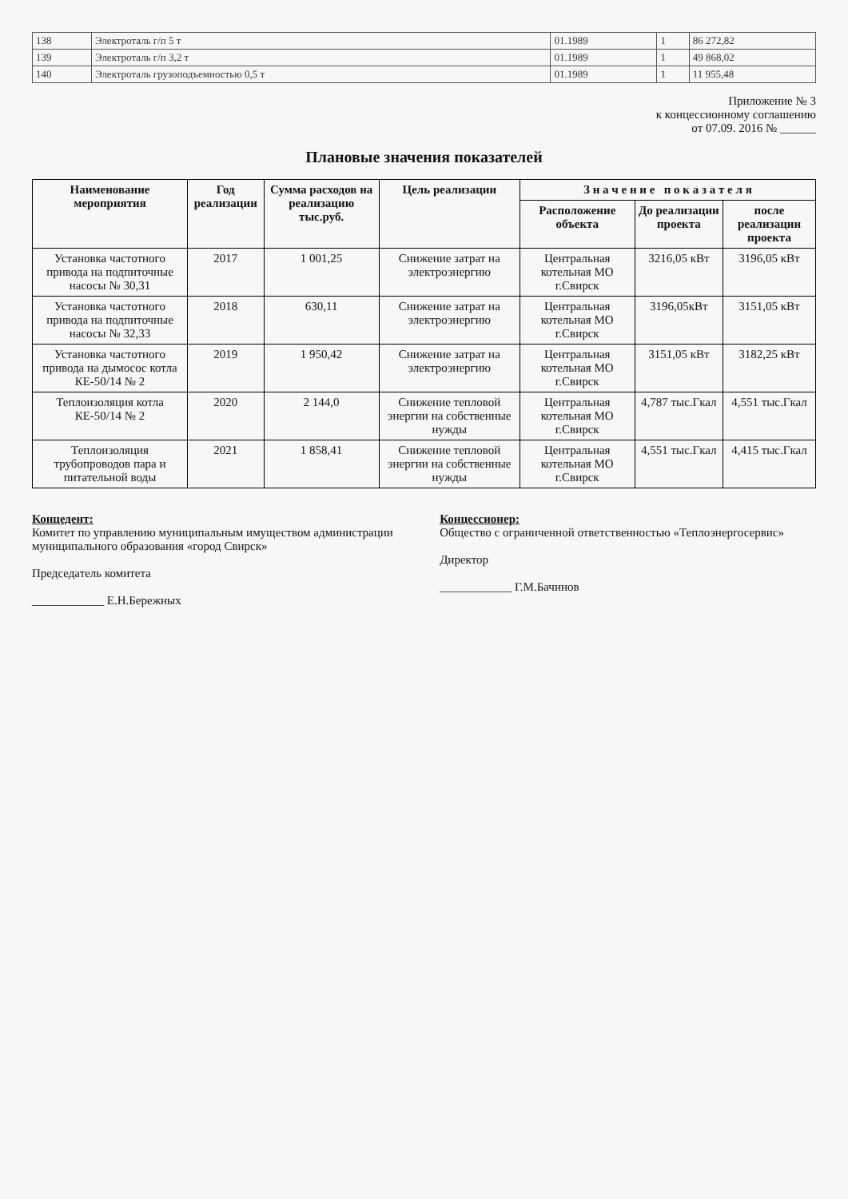| 138 | Электроталь г/п 5 т | 01.1989 | 1 | 86 272,82 |
| 139 | Электроталь г/п 3,2 т | 01.1989 | 1 | 49 868,02 |
| 140 | Электроталь грузоподъемностью 0,5 т | 01.1989 | 1 | 11 955,48 |
Приложение № 3
к концессионному соглашению
от 07.09. 2016 № ______
Плановые значения показателей
| Наименование мероприятия | Год реализации | Сумма расходов на реализацию тыс.руб. | Цель реализации | З н а ч е н и е п о к а з а т е л я | | |
| --- | --- | --- | --- | --- | --- | --- |
| | | | | Расположение объекта | До реализации проекта | после реализации проекта |
| Установка частотного привода на подпиточные насосы № 30,31 | 2017 | 1 001,25 | Снижение затрат на электроэнергию | Центральная котельная МО г.Свирск | 3216,05 кВт | 3196,05 кВт |
| Установка частотного привода на подпиточные насосы № 32,33 | 2018 | 630,11 | Снижение затрат на электроэнергию | Центральная котельная МО г.Свирск | 3196,05кВт | 3151,05 кВт |
| Установка частотного привода на дымосос котла КЕ-50/14 № 2 | 2019 | 1 950,42 | Снижение затрат на электроэнергию | Центральная котельная МО г.Свирск | 3151,05 кВт | 3182,25 кВт |
| Теплоизоляция котла КЕ-50/14 № 2 | 2020 | 2 144,0 | Снижение тепловой энергии на собственные нужды | Центральная котельная МО г.Свирск | 4,787 тыс.Гкал | 4,551 тыс.Гкал |
| Теплоизоляция трубопроводов пара и питательной воды | 2021 | 1 858,41 | Снижение тепловой энергии на собственные нужды | Центральная котельная МО г.Свирск | 4,551 тыс.Гкал | 4,415 тыс.Гкал |
Концедент:
Комитет по управлению муниципальным имуществом администрации муниципального образования «город Свирск»
Председатель комитета
____________ Е.Н.Бережных
Концессионер:
Общество с ограниченной ответственностью «Теплоэнергосервис»
Директор
____________ Г.М.Бачинов